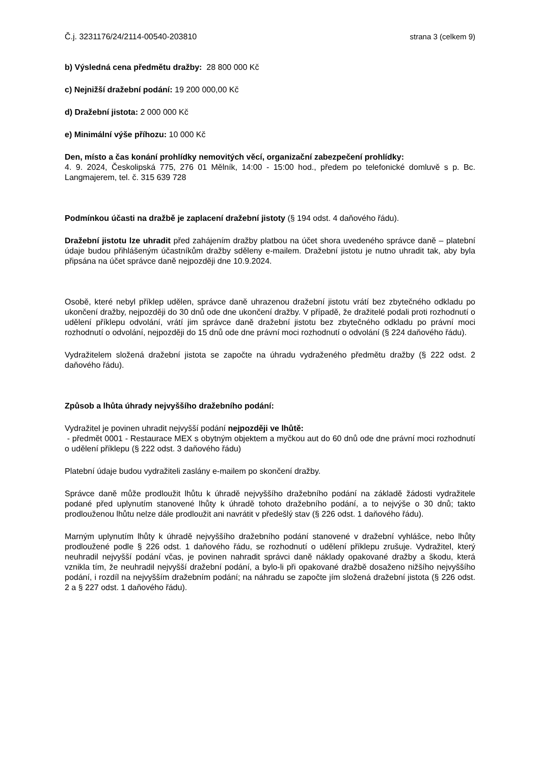Č.j. 3231176/24/2114-00540-203810 strana 3 (celkem 9)
b) Výsledná cena předmětu dražby: 28 800 000 Kč
c) Nejnižší dražební podání: 19 200 000,00 Kč
d) Dražební jistota: 2 000 000 Kč
e) Minimální výše příhozu: 10 000 Kč
Den, místo a čas konání prohlídky nemovitých věcí, organizační zabezpečení prohlídky:
4. 9. 2024, Českolipská 775, 276 01 Mělník, 14:00 - 15:00 hod., předem po telefonické domluvě s p. Bc. Langmajerem, tel. č. 315 639 728
Podmínkou účasti na dražbě je zaplacení dražební jistoty (§ 194 odst. 4 daňového řádu).
Dražební jistotu lze uhradit před zahájením dražby platbou na účet shora uvedeného správce daně – platební údaje budou přihlášeným účastníkům dražby sděleny e-mailem. Dražební jistotu je nutno uhradit tak, aby byla připsána na účet správce daně nejpozději dne 10.9.2024.
Osobě, které nebyl příklep udělen, správce daně uhrazenou dražební jistotu vrátí bez zbytečného odkladu po ukončení dražby, nejpozději do 30 dnů ode dne ukončení dražby. V případě, že dražitelé podali proti rozhodnutí o udělení příklepu odvolání, vrátí jim správce daně dražební jistotu bez zbytečného odkladu po právní moci rozhodnutí o odvolání, nejpozději do 15 dnů ode dne právní moci rozhodnutí o odvolání (§ 224 daňového řádu).
Vydražitelem složená dražební jistota se započte na úhradu vydraženého předmětu dražby (§ 222 odst. 2 daňového řádu).
Způsob a lhůta úhrady nejvyššího dražebního podání:
Vydražitel je povinen uhradit nejvyšší podání nejpozději ve lhůtě:
- předmět 0001 - Restaurace MEX s obytným objektem a myčkou aut do 60 dnů ode dne právní moci rozhodnutí o udělení příklepu (§ 222 odst. 3 daňového řádu)
Platební údaje budou vydražiteli zaslány e-mailem po skončení dražby.
Správce daně může prodloužit lhůtu k úhradě nejvyššího dražebního podání na základě žádosti vydražitele podané před uplynutím stanovené lhůty k úhradě tohoto dražebního podání, a to nejvýše o 30 dnů; takto prodlouženou lhůtu nelze dále prodloužit ani navrátit v předešlý stav (§ 226 odst. 1 daňového řádu).
Marným uplynutím lhůty k úhradě nejvyššího dražebního podání stanovené v dražební vyhlášce, nebo lhůty prodloužené podle § 226 odst. 1 daňového řádu, se rozhodnutí o udělení příklepu zrušuje. Vydražitel, který neuhradil nejvyšší podání včas, je povinen nahradit správci daně náklady opakované dražby a škodu, která vznikla tím, že neuhradil nejvyšší dražební podání, a bylo-li při opakované dražbě dosaženo nižšího nejvyššího podání, i rozdíl na nejvyšším dražebním podání; na náhradu se započte jím složená dražební jistota (§ 226 odst. 2 a § 227 odst. 1 daňového řádu).